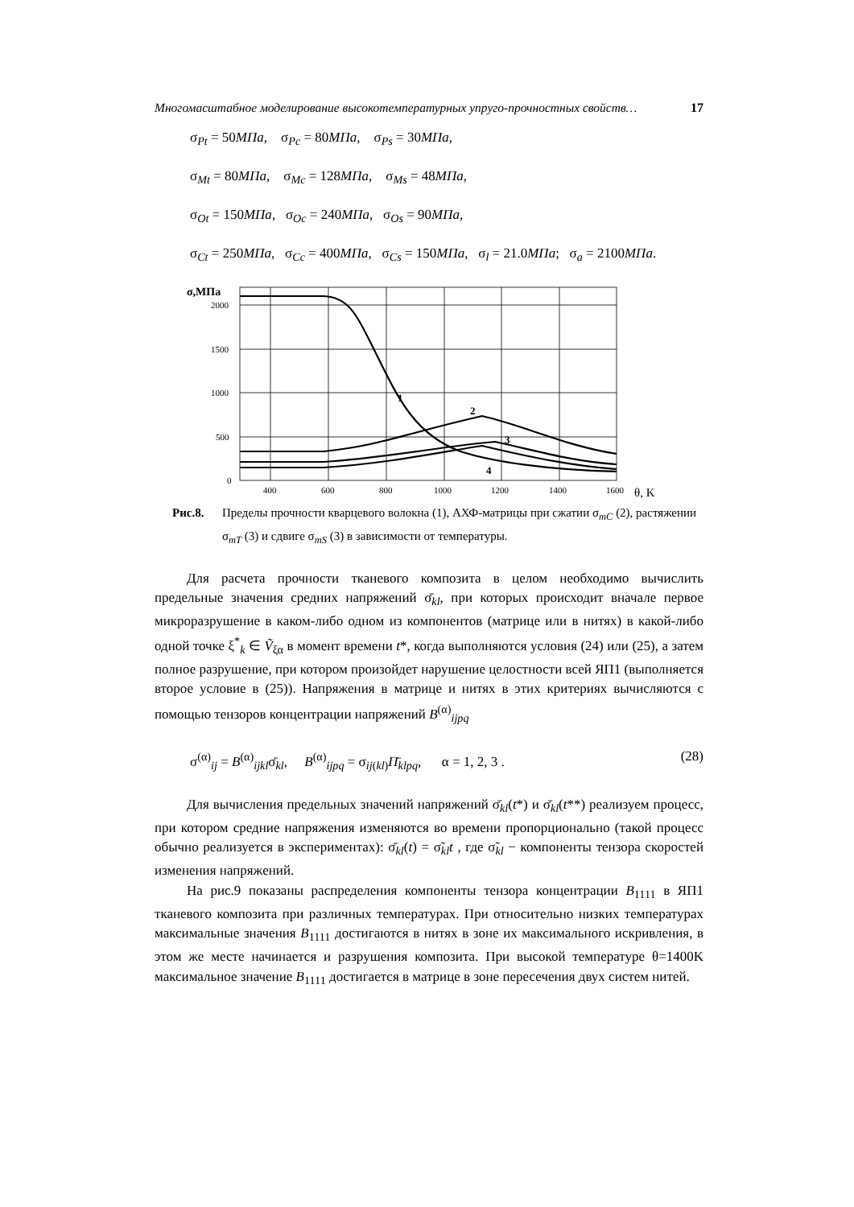Многомасштабное моделирование высокотемпературных упруго-прочностных свойств… 17
σ<sub>Pt</sub> = 50МПа, σ<sub>Pc</sub> = 80МПа, σ<sub>Ps</sub> = 30МПа,
σ<sub>Mt</sub> = 80МПа, σ<sub>Mc</sub> = 128МПа, σ<sub>Ms</sub> = 48МПа,
σ<sub>Ot</sub> = 150МПа, σ<sub>Oc</sub> = 240МПа, σ<sub>Os</sub> = 90МПа,
σ<sub>Ct</sub> = 250МПа, σ<sub>Cc</sub> = 400МПа, σ<sub>Cs</sub> = 150МПа, σ<sub>l</sub> = 21.0МПа; σ<sub>a</sub> = 2100МПа.
σ,МПа
1
2
3
4
2000
1500
1000
500
0
400
600
800
1000
1200
1400
1600
θ, K
Рис.8. Пределы прочности кварцевого волокна (1), АХФ-матрицы при сжатии σ<sub>mC</sub> (2), растяжении σ<sub>mT</sub> (3) и сдвиге σ<sub>mS</sub> (3) в зависимости от температуры.
Для расчета прочности тканевого композита в целом необходимо вычислить предельные значения средних напряжений σ̄<sub>kl</sub>, при которых происходит вначале первое микроразрушение в каком-либо одном из компонентов (матрице или в нитях) в какой-либо одной точке ξ<sup>*</sup><sub>k</sub> ∈ Ṽ<sub>ξα</sub> в момент времени t*, когда выполняются условия (24) или (25), а затем полное разрушение, при котором произойдет нарушение целостности всей ЯП1 (выполняется второе условие в (25)). Напряжения в матрице и нитях в этих критериях вычисляются с помощью тензоров концентрации напряжений B<sup>(α)</sup><sub>ijpq</sub>
σ<sup>(α)</sup><sub>ij</sub> = B<sup>(α)</sup><sub>ijkl</sub>σ̄<sub>kl</sub>, B<sup>(α)</sup><sub>ijpq</sub> = σ<sub>ij(kl)</sub>Π̄<sub>klpq</sub>, α = 1, 2, 3 . (28)
Для вычисления предельных значений напряжений σ̄<sub>kl</sub>(t*) и σ̄<sub>kl</sub>(t**) реализуем процесс, при котором средние напряжения изменяются во времени пропорционально (такой процесс обычно реализуется в экспериментах): σ̄<sub>kl</sub>(t) = σ̃<sub>kl</sub>t , где σ̃<sub>kl</sub> − компоненты тензора скоростей изменения напряжений.
На рис.9 показаны распределения компоненты тензора концентрации B<sub>1111</sub> в ЯП1 тканевого композита при различных температурах. При относительно низких температурах максимальные значения B<sub>1111</sub> достигаются в нитях в зоне их максимального искривления, в этом же месте начинается и разрушения композита. При высокой температуре θ=1400K максимальное значение B<sub>1111</sub> достигается в матрице в зоне пересечения двух систем нитей.